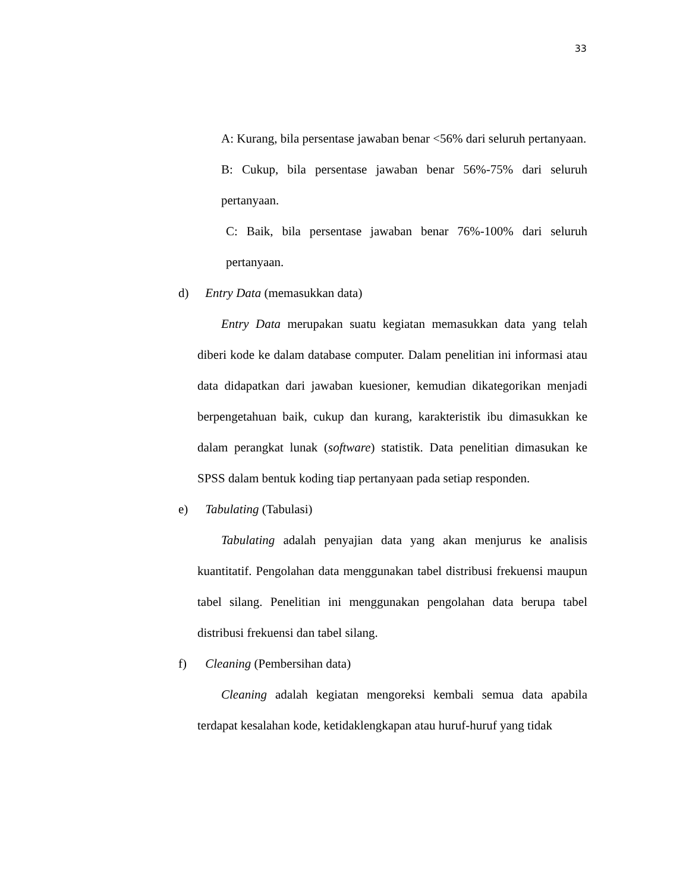33
A: Kurang, bila persentase jawaban benar <56% dari seluruh pertanyaan.
B: Cukup, bila persentase jawaban benar 56%-75% dari seluruh pertanyaan.
C: Baik, bila persentase jawaban benar 76%-100% dari seluruh pertanyaan.
d) Entry Data (memasukkan data)
Entry Data merupakan suatu kegiatan memasukkan data yang telah diberi kode ke dalam database computer. Dalam penelitian ini informasi atau data didapatkan dari jawaban kuesioner, kemudian dikategorikan menjadi berpengetahuan baik, cukup dan kurang, karakteristik ibu dimasukkan ke dalam perangkat lunak (software) statistik. Data penelitian dimasukan ke SPSS dalam bentuk koding tiap pertanyaan pada setiap responden.
e) Tabulating (Tabulasi)
Tabulating adalah penyajian data yang akan menjurus ke analisis kuantitatif. Pengolahan data menggunakan tabel distribusi frekuensi maupun tabel silang. Penelitian ini menggunakan pengolahan data berupa tabel distribusi frekuensi dan tabel silang.
f) Cleaning (Pembersihan data)
Cleaning adalah kegiatan mengoreksi kembali semua data apabila terdapat kesalahan kode, ketidaklengkapan atau huruf-huruf yang tidak